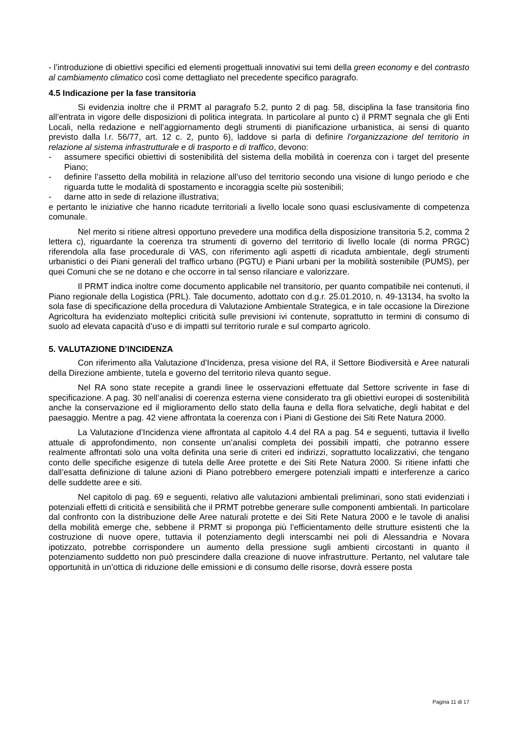- l’introduzione di obiettivi specifici ed elementi progettuali innovativi sui temi della green economy e del contrasto al cambiamento climatico così come dettagliato nel precedente specifico paragrafo.
4.5 Indicazione per la fase transitoria
Si evidenzia inoltre che il PRMT al paragrafo 5.2, punto 2 di pag. 58, disciplina la fase transitoria fino all’entrata in vigore delle disposizioni di politica integrata. In particolare al punto c) il PRMT segnala che gli Enti Locali, nella redazione e nell’aggiornamento degli strumenti di pianificazione urbanistica, ai sensi di quanto previsto dalla l.r. 56/77, art. 12 c. 2, punto 6), laddove si parla di definire l’organizzazione del territorio in relazione al sistema infrastrutturale e di trasporto e di traffico, devono:
- assumere specifici obiettivi di sostenibilità del sistema della mobilità in coerenza con i target del presente Piano;
- definire l’assetto della mobilità in relazione all’uso del territorio secondo una visione di lungo periodo e che riguarda tutte le modalità di spostamento e incoraggia scelte più sostenibili;
- darne atto in sede di relazione illustrativa;
e pertanto le iniziative che hanno ricadute territoriali a livello locale sono quasi esclusivamente di competenza comunale.
Nel merito si ritiene altresì opportuno prevedere una modifica della disposizione transitoria 5.2, comma 2 lettera c), riguardante la coerenza tra strumenti di governo del territorio di livello locale (di norma PRGC) riferendola alla fase procedurale di VAS, con riferimento agli aspetti di ricaduta ambientale, degli strumenti urbanistici o dei Piani generali del traffico urbano (PGTU) e Piani urbani per la mobilità sostenibile (PUMS), per quei Comuni che se ne dotano e che occorre in tal senso rilanciare e valorizzare.
Il PRMT indica inoltre come documento applicabile nel transitorio, per quanto compatibile nei contenuti, il Piano regionale della Logistica (PRL). Tale documento, adottato con d.g.r. 25.01.2010, n. 49-13134, ha svolto la sola fase di specificazione della procedura di Valutazione Ambientale Strategica, e in tale occasione la Direzione Agricoltura ha evidenziato molteplici criticità sulle previsioni ivi contenute, soprattutto in termini di consumo di suolo ad elevata capacità d’uso e di impatti sul territorio rurale e sul comparto agricolo.
5. VALUTAZIONE D’INCIDENZA
Con riferimento alla Valutazione d’Incidenza, presa visione del RA, il Settore Biodiversità e Aree naturali della Direzione ambiente, tutela e governo del territorio rileva quanto segue.
Nel RA sono state recepite a grandi linee le osservazioni effettuate dal Settore scrivente in fase di specificazione. A pag. 30 nell’analisi di coerenza esterna viene considerato tra gli obiettivi europei di sostenibilità anche la conservazione ed il miglioramento dello stato della fauna e della flora selvatiche, degli habitat e del paesaggio. Mentre a pag. 42 viene affrontata la coerenza con i Piani di Gestione dei Siti Rete Natura 2000.
La Valutazione d’Incidenza viene affrontata al capitolo 4.4 del RA a pag. 54 e seguenti, tuttavia il livello attuale di approfondimento, non consente un’analisi completa dei possibili impatti, che potranno essere realmente affrontati solo una volta definita una serie di criteri ed indirizzi, soprattutto localizzativi, che tengano conto delle specifiche esigenze di tutela delle Aree protette e dei Siti Rete Natura 2000. Si ritiene infatti che dall’esatta definizione di talune azioni di Piano potrebbero emergere potenziali impatti e interferenze a carico delle suddette aree e siti.
Nel capitolo di pag. 69 e seguenti, relativo alle valutazioni ambientali preliminari, sono stati evidenziati i potenziali effetti di criticità e sensibilità che il PRMT potrebbe generare sulle componenti ambientali. In particolare dal confronto con la distribuzione delle Aree naturali protette e dei Siti Rete Natura 2000 e le tavole di analisi della mobilità emerge che, sebbene il PRMT si proponga più l’efficientamento delle strutture esistenti che la costruzione di nuove opere, tuttavia il potenziamento degli interscambi nei poli di Alessandria e Novara ipotizzato, potrebbe corrispondere un aumento della pressione sugli ambienti circostanti in quanto il potenziamento suddetto non può prescindere dalla creazione di nuove infrastrutture. Pertanto, nel valutare tale opportunità in un’ottica di riduzione delle emissioni e di consumo delle risorse, dovrà essere posta
Pagina 11 di 17